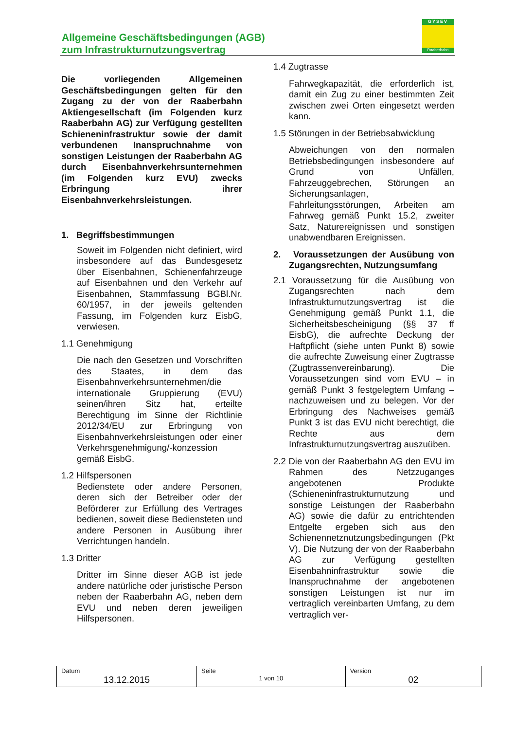Allgemeine Geschäftsbedingungen (AGB)
zum Infrastrukturnutzungsvertrag
GYSEV
Raaberbahn
Die vorliegenden Allgemeinen Geschäftsbedingungen gelten für den Zugang zu der von der Raaberbahn Aktiengesellschaft (im Folgenden kurz Raaberbahn AG) zur Verfügung gestellten Schieneninfrastruktur sowie der damit verbundenen Inanspruchnahme von sonstigen Leistungen der Raaberbahn AG durch Eisenbahnverkehrsunternehmen (im Folgenden kurz EVU) zwecks Erbringung ihrer Eisenbahnverkehrsleistungen.
1. Begriffsbestimmungen
Soweit im Folgenden nicht definiert, wird insbesondere auf das Bundesgesetz über Eisenbahnen, Schienenfahrzeuge auf Eisenbahnen und den Verkehr auf Eisenbahnen, Stammfassung BGBl.Nr. 60/1957, in der jeweils geltenden Fassung, im Folgenden kurz EisbG, verwiesen.
1.1 Genehmigung
Die nach den Gesetzen und Vorschriften des Staates, in dem das Eisenbahnverkehrsunternehmen/die internationale Gruppierung (EVU) seinen/ihren Sitz hat, erteilte Berechtigung im Sinne der Richtlinie 2012/34/EU zur Erbringung von Eisenbahnverkehrsleistungen oder einer Verkehrsgenehmigung/-konzession gemäß EisbG.
1.2 Hilfspersonen
Bedienstete oder andere Personen, deren sich der Betreiber oder der Beförderer zur Erfüllung des Vertrages bedienen, soweit diese Bediensteten und andere Personen in Ausübung ihrer Verrichtungen handeln.
1.3 Dritter
Dritter im Sinne dieser AGB ist jede andere natürliche oder juristische Person neben der Raaberbahn AG, neben dem EVU und neben deren jeweiligen Hilfspersonen.
1.4 Zugtrasse
Fahrwegkapazität, die erforderlich ist, damit ein Zug zu einer bestimmten Zeit zwischen zwei Orten eingesetzt werden kann.
1.5 Störungen in der Betriebsabwicklung
Abweichungen von den normalen Betriebsbedingungen insbesondere auf Grund von Unfällen, Fahrzeuggebrechen, Störungen an Sicherungsanlagen, Fahrleitungsstörungen, Arbeiten am Fahrweg gemäß Punkt 15.2, zweiter Satz, Naturereignissen und sonstigen unabwendbaren Ereignissen.
2. Voraussetzungen der Ausübung von Zugangsrechten, Nutzungsumfang
2.1 Voraussetzung für die Ausübung von Zugangsrechten nach dem Infrastrukturnutzungsvertrag ist die Genehmigung gemäß Punkt 1.1, die Sicherheitsbescheinigung (§§ 37 ff EisbG), die aufrechte Deckung der Haftpflicht (siehe unten Punkt 8) sowie die aufrechte Zuweisung einer Zugtrasse (Zugtrassenvereinbarung). Die Voraussetzungen sind vom EVU – in gemäß Punkt 3 festgelegtem Umfang – nachzuweisen und zu belegen. Vor der Erbringung des Nachweises gemäß Punkt 3 ist das EVU nicht berechtigt, die Rechte aus dem Infrastrukturnutzungsvertrag auszuüben.
2.2 Die von der Raaberbahn AG den EVU im Rahmen des Netzzuganges angebotenen Produkte (Schieneninfrastrukturnutzung und sonstige Leistungen der Raaberbahn AG) sowie die dafür zu entrichtenden Entgelte ergeben sich aus den Schienennetznutzungsbedingungen (Pkt V). Die Nutzung der von der Raaberbahn AG zur Verfügung gestellten Eisenbahninfrastruktur sowie die Inanspruchnahme der angebotenen sonstigen Leistungen ist nur im vertraglich vereinbarten Umfang, zu dem vertraglich ver-
| Datum 13.12.2015 | Seite 1 von 10 | Version 02 |